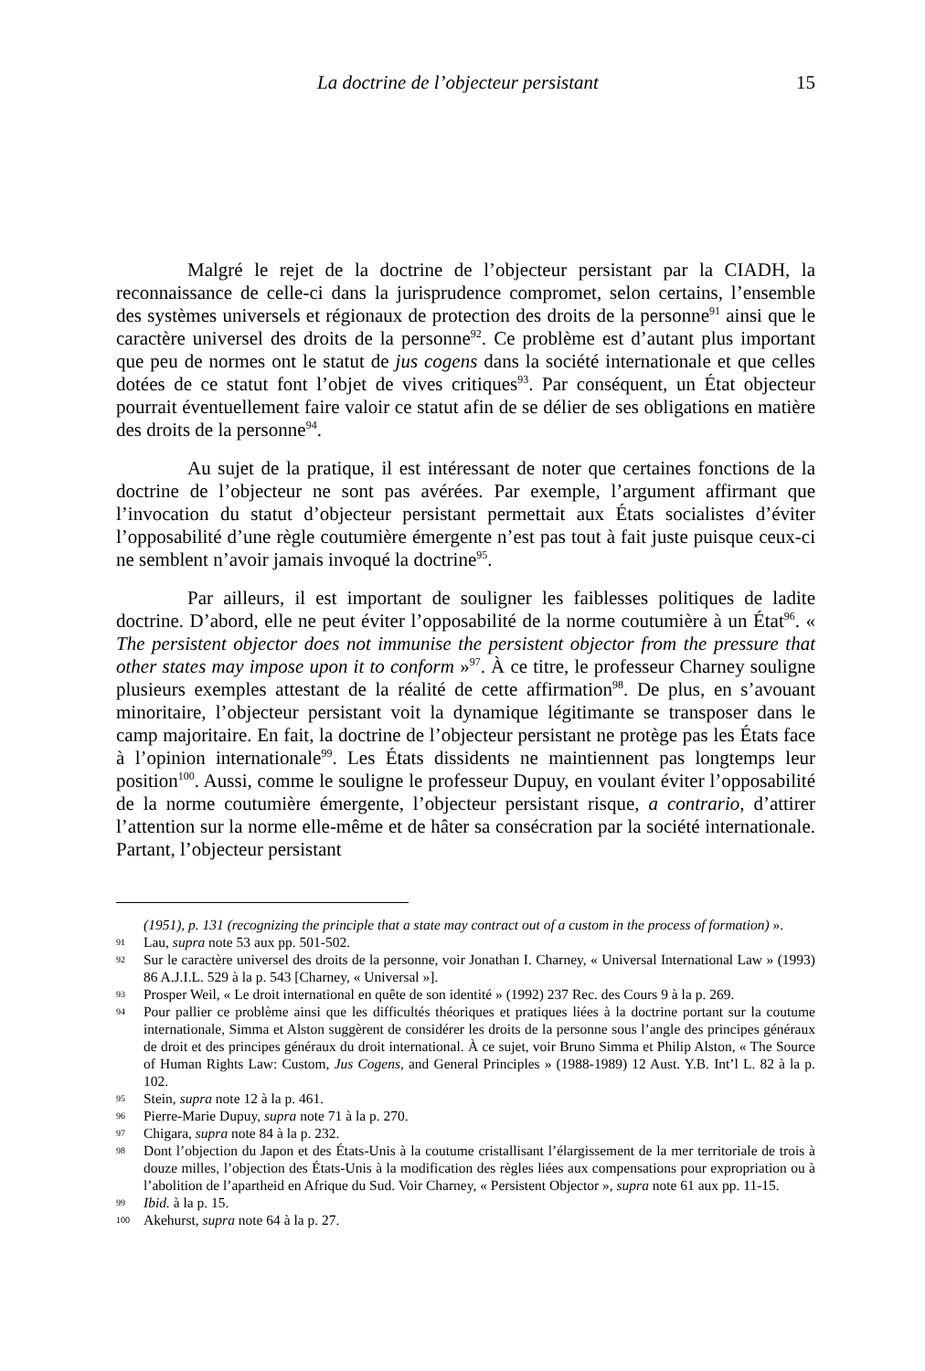La doctrine de l’objecteur persistant 15
Malgré le rejet de la doctrine de l’objecteur persistant par la CIADH, la reconnaissance de celle-ci dans la jurisprudence compromet, selon certains, l’ensemble des systèmes universels et régionaux de protection des droits de la personne<sup>91</sup> ainsi que le caractère universel des droits de la personne<sup>92</sup>. Ce problème est d’autant plus important que peu de normes ont le statut de jus cogens dans la société internationale et que celles dotées de ce statut font l’objet de vives critiques<sup>93</sup>. Par conséquent, un État objecteur pourrait éventuellement faire valoir ce statut afin de se délier de ses obligations en matière des droits de la personne<sup>94</sup>.
Au sujet de la pratique, il est intéressant de noter que certaines fonctions de la doctrine de l’objecteur ne sont pas avérées. Par exemple, l’argument affirmant que l’invocation du statut d’objecteur persistant permettait aux États socialistes d’éviter l’opposabilité d’une règle coutumière émergente n’est pas tout à fait juste puisque ceux-ci ne semblent n’avoir jamais invoqué la doctrine<sup>95</sup>.
Par ailleurs, il est important de souligner les faiblesses politiques de ladite doctrine. D’abord, elle ne peut éviter l’opposabilité de la norme coutumière à un État<sup>96</sup>. « The persistent objector does not immunise the persistent objector from the pressure that other states may impose upon it to conform »<sup>97</sup>. À ce titre, le professeur Charney souligne plusieurs exemples attestant de la réalité de cette affirmation<sup>98</sup>. De plus, en s’avouant minoritaire, l’objecteur persistant voit la dynamique légitimante se transposer dans le camp majoritaire. En fait, la doctrine de l’objecteur persistant ne protège pas les États face à l’opinion internationale<sup>99</sup>. Les États dissidents ne maintiennent pas longtemps leur position<sup>100</sup>. Aussi, comme le souligne le professeur Dupuy, en voulant éviter l’opposabilité de la norme coutumière émergente, l’objecteur persistant risque, a contrario, d’attirer l’attention sur la norme elle-même et de hâter sa consécration par la société internationale. Partant, l’objecteur persistant
(1951), p. 131 (recognizing the principle that a state may contract out of a custom in the process of formation) ».
91 Lau, supra note 53 aux pp. 501-502.
92 Sur le caractère universel des droits de la personne, voir Jonathan I. Charney, « Universal International Law » (1993) 86 A.J.I.L. 529 à la p. 543 [Charney, « Universal »].
93 Prosper Weil, « Le droit international en quête de son identité » (1992) 237 Rec. des Cours 9 à la p. 269.
94 Pour pallier ce problème ainsi que les difficultés théoriques et pratiques liées à la doctrine portant sur la coutume internationale, Simma et Alston suggèrent de considérer les droits de la personne sous l’angle des principes généraux de droit et des principes généraux du droit international. À ce sujet, voir Bruno Simma et Philip Alston, « The Source of Human Rights Law: Custom, Jus Cogens, and General Principles » (1988-1989) 12 Aust. Y.B. Int’l L. 82 à la p. 102.
95 Stein, supra note 12 à la p. 461.
96 Pierre-Marie Dupuy, supra note 71 à la p. 270.
97 Chigara, supra note 84 à la p. 232.
98 Dont l’objection du Japon et des États-Unis à la coutume cristallisant l’élargissement de la mer territoriale de trois à douze milles, l’objection des États-Unis à la modification des règles liées aux compensations pour expropriation ou à l’abolition de l’apartheid en Afrique du Sud. Voir Charney, « Persistent Objector », supra note 61 aux pp. 11-15.
99 Ibid. à la p. 15.
100 Akehurst, supra note 64 à la p. 27.